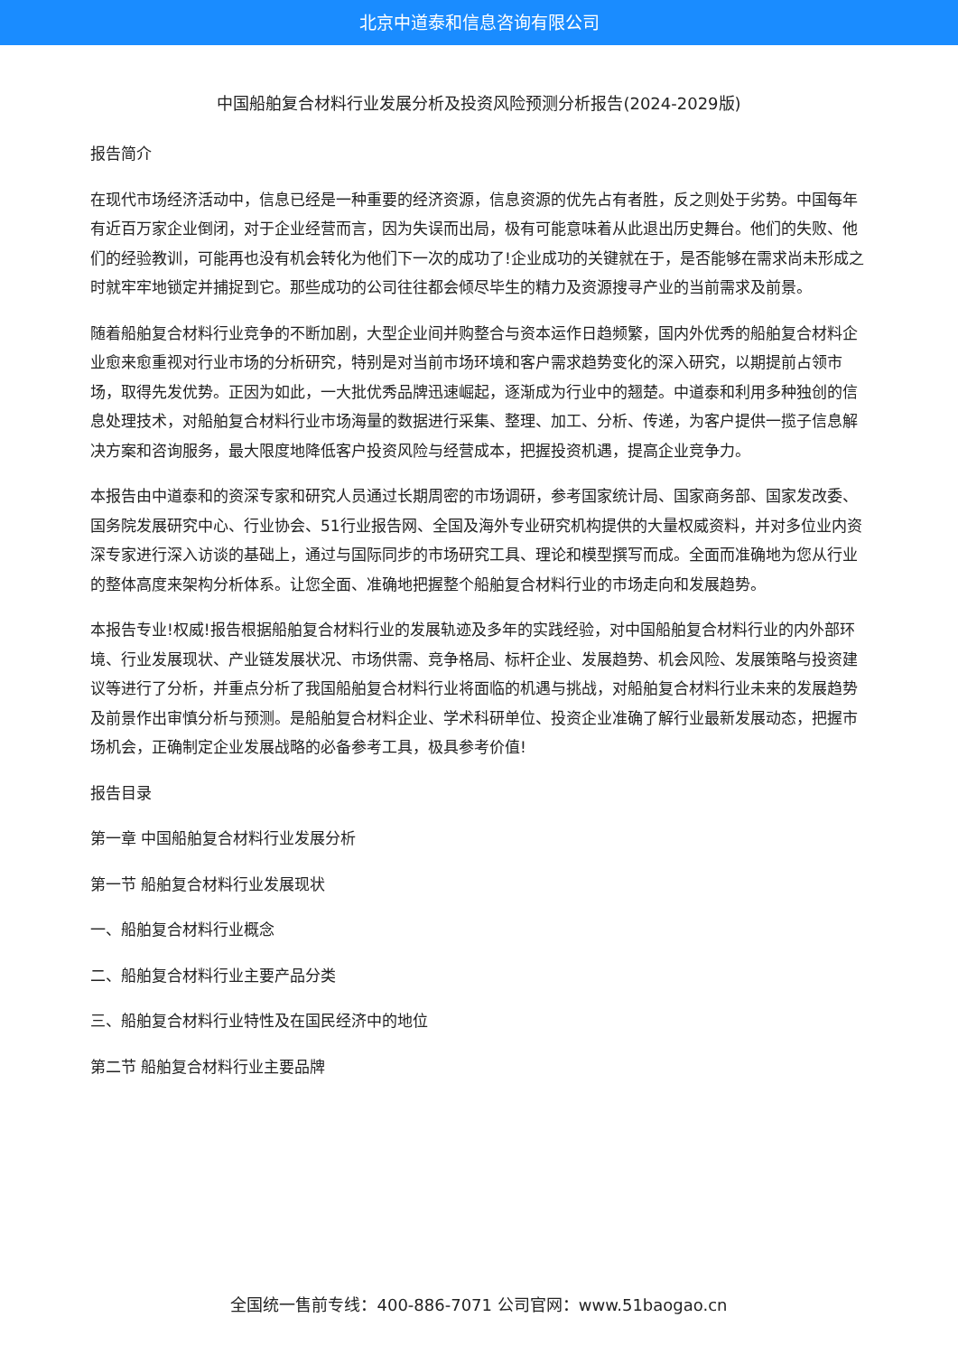北京中道泰和信息咨询有限公司
中国船舶复合材料行业发展分析及投资风险预测分析报告(2024-2029版)
报告简介
在现代市场经济活动中，信息已经是一种重要的经济资源，信息资源的优先占有者胜，反之则处于劣势。中国每年有近百万家企业倒闭，对于企业经营而言，因为失误而出局，极有可能意味着从此退出历史舞台。他们的失败、他们的经验教训，可能再也没有机会转化为他们下一次的成功了!企业成功的关键就在于，是否能够在需求尚未形成之时就牢牢地锁定并捕捉到它。那些成功的公司往往都会倾尽毕生的精力及资源搜寻产业的当前需求及前景。
随着船舶复合材料行业竞争的不断加剧，大型企业间并购整合与资本运作日趋频繁，国内外优秀的船舶复合材料企业愈来愈重视对行业市场的分析研究，特别是对当前市场环境和客户需求趋势变化的深入研究，以期提前占领市场，取得先发优势。正因为如此，一大批优秀品牌迅速崛起，逐渐成为行业中的翘楚。中道泰和利用多种独创的信息处理技术，对船舶复合材料行业市场海量的数据进行采集、整理、加工、分析、传递，为客户提供一揽子信息解决方案和咨询服务，最大限度地降低客户投资风险与经营成本，把握投资机遇，提高企业竞争力。
本报告由中道泰和的资深专家和研究人员通过长期周密的市场调研，参考国家统计局、国家商务部、国家发改委、国务院发展研究中心、行业协会、51行业报告网、全国及海外专业研究机构提供的大量权威资料，并对多位业内资深专家进行深入访谈的基础上，通过与国际同步的市场研究工具、理论和模型撰写而成。全面而准确地为您从行业的整体高度来架构分析体系。让您全面、准确地把握整个船舶复合材料行业的市场走向和发展趋势。
本报告专业!权威!报告根据船舶复合材料行业的发展轨迹及多年的实践经验，对中国船舶复合材料行业的内外部环境、行业发展现状、产业链发展状况、市场供需、竞争格局、标杆企业、发展趋势、机会风险、发展策略与投资建议等进行了分析，并重点分析了我国船舶复合材料行业将面临的机遇与挑战，对船舶复合材料行业未来的发展趋势及前景作出审慎分析与预测。是船舶复合材料企业、学术科研单位、投资企业准确了解行业最新发展动态，把握市场机会，正确制定企业发展战略的必备参考工具，极具参考价值!
报告目录
第一章 中国船舶复合材料行业发展分析
第一节 船舶复合材料行业发展现状
一、船舶复合材料行业概念
二、船舶复合材料行业主要产品分类
三、船舶复合材料行业特性及在国民经济中的地位
第二节 船舶复合材料行业主要品牌
全国统一售前专线：400-886-7071 公司官网：www.51baogao.cn